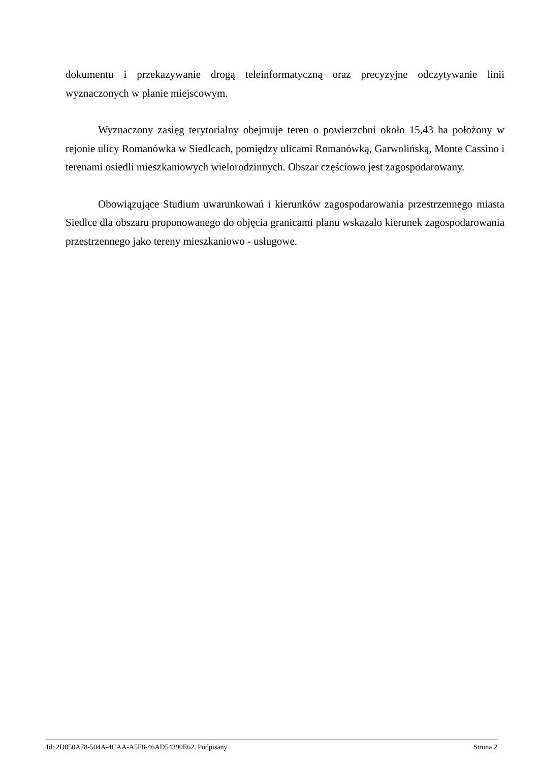dokumentu i przekazywanie drogą teleinformatyczną oraz precyzyjne odczytywanie linii wyznaczonych w planie miejscowym.
Wyznaczony zasięg terytorialny obejmuje teren o powierzchni około 15,43 ha położony w rejonie ulicy Romanówka w Siedlcach, pomiędzy ulicami Romanówką, Garwolińską, Monte Cassino i terenami osiedli mieszkaniowych wielorodzinnych. Obszar częściowo jest zagospodarowany.
Obowiązujące Studium uwarunkowań i kierunków zagospodarowania przestrzennego miasta Siedlce dla obszaru proponowanego do objęcia granicami planu wskazało kierunek zagospodarowania przestrzennego jako tereny mieszkaniowo - usługowe.
Id: 2D050A78-504A-4CAA-A5F8-46AD54390E62. Podpisany Strona 2